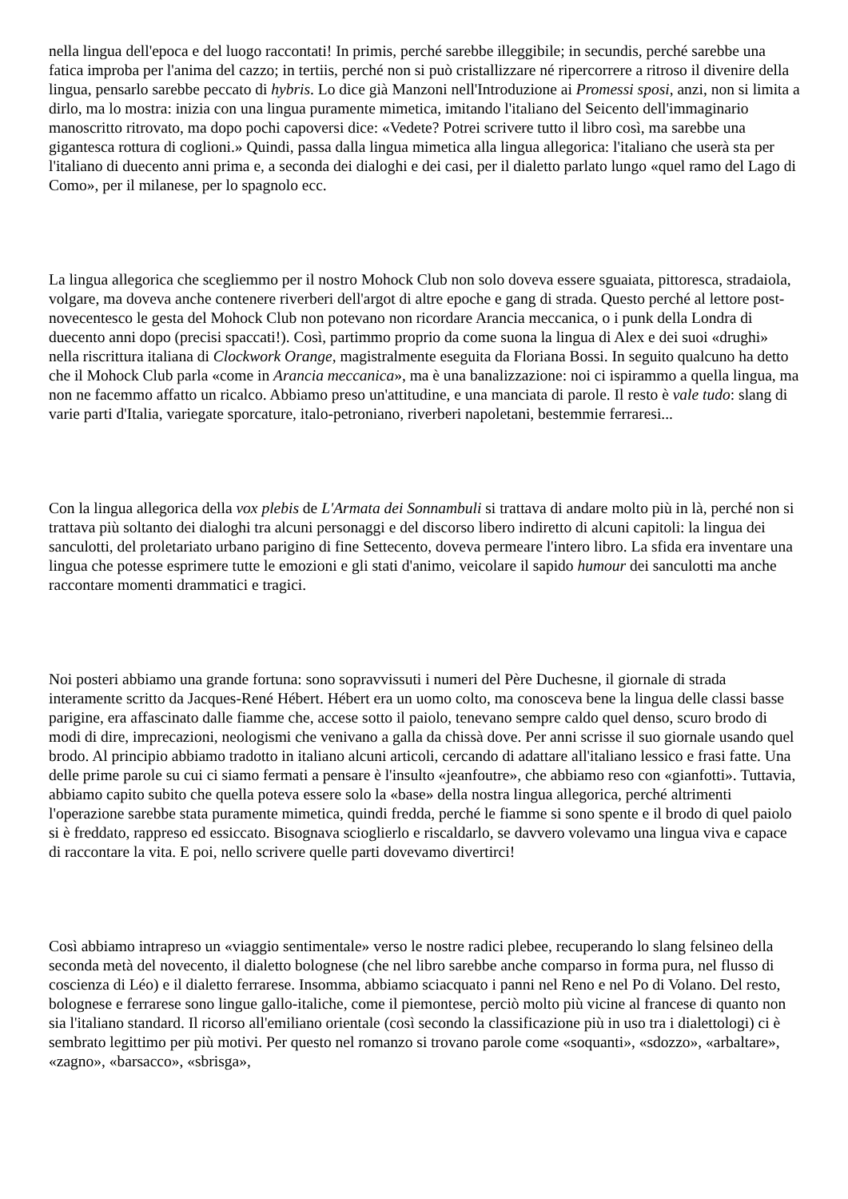nella lingua dell'epoca e del luogo raccontati! In primis, perché sarebbe illeggibile; in secundis, perché sarebbe una fatica improba per l'anima del cazzo; in tertiis, perché non si può cristallizzare né ripercorrere a ritroso il divenire della lingua, pensarlo sarebbe peccato di hybris. Lo dice già Manzoni nell'Introduzione ai Promessi sposi, anzi, non si limita a dirlo, ma lo mostra: inizia con una lingua puramente mimetica, imitando l'italiano del Seicento dell'immaginario manoscritto ritrovato, ma dopo pochi capoversi dice: «Vedete? Potrei scrivere tutto il libro così, ma sarebbe una gigantesca rottura di coglioni.» Quindi, passa dalla lingua mimetica alla lingua allegorica: l'italiano che userà sta per l'italiano di duecento anni prima e, a seconda dei dialoghi e dei casi, per il dialetto parlato lungo «quel ramo del Lago di Como», per il milanese, per lo spagnolo ecc.
La lingua allegorica che scegliemmo per il nostro Mohock Club non solo doveva essere sguaiata, pittoresca, stradaiola, volgare, ma doveva anche contenere riverberi dell'argot di altre epoche e gang di strada. Questo perché al lettore post-novecentesco le gesta del Mohock Club non potevano non ricordare Arancia meccanica, o i punk della Londra di duecento anni dopo (precisi spaccati!). Così, partimmo proprio da come suona la lingua di Alex e dei suoi «drughi» nella riscrittura italiana di Clockwork Orange, magistralmente eseguita da Floriana Bossi. In seguito qualcuno ha detto che il Mohock Club parla «come in Arancia meccanica», ma è una banalizzazione: noi ci ispirammo a quella lingua, ma non ne facemmo affatto un ricalco. Abbiamo preso un'attitudine, e una manciata di parole. Il resto è vale tudo: slang di varie parti d'Italia, variegate sporcature, italo-petroniano, riverberi napoletani, bestemmie ferraresi...
Con la lingua allegorica della vox plebis de L'Armata dei Sonnambuli si trattava di andare molto più in là, perché non si trattava più soltanto dei dialoghi tra alcuni personaggi e del discorso libero indiretto di alcuni capitoli: la lingua dei sanculotti, del proletariato urbano parigino di fine Settecento, doveva permeare l'intero libro. La sfida era inventare una lingua che potesse esprimere tutte le emozioni e gli stati d'animo, veicolare il sapido humour dei sanculotti ma anche raccontare momenti drammatici e tragici.
Noi posteri abbiamo una grande fortuna: sono sopravvissuti i numeri del Père Duchesne, il giornale di strada interamente scritto da Jacques-René Hébert. Hébert era un uomo colto, ma conosceva bene la lingua delle classi basse parigine, era affascinato dalle fiamme che, accese sotto il paiolo, tenevano sempre caldo quel denso, scuro brodo di modi di dire, imprecazioni, neologismi che venivano a galla da chissà dove. Per anni scrisse il suo giornale usando quel brodo. Al principio abbiamo tradotto in italiano alcuni articoli, cercando di adattare all'italiano lessico e frasi fatte. Una delle prime parole su cui ci siamo fermati a pensare è l'insulto «jeanfoutre», che abbiamo reso con «gianfotti». Tuttavia, abbiamo capito subito che quella poteva essere solo la «base» della nostra lingua allegorica, perché altrimenti l'operazione sarebbe stata puramente mimetica, quindi fredda, perché le fiamme si sono spente e il brodo di quel paiolo si è freddato, rappreso ed essiccato. Bisognava scioglierlo e riscaldarlo, se davvero volevamo una lingua viva e capace di raccontare la vita. E poi, nello scrivere quelle parti dovevamo divertirci!
Così abbiamo intrapreso un «viaggio sentimentale» verso le nostre radici plebee, recuperando lo slang felsineo della seconda metà del novecento, il dialetto bolognese (che nel libro sarebbe anche comparso in forma pura, nel flusso di coscienza di Léo) e il dialetto ferrarese. Insomma, abbiamo sciacquato i panni nel Reno e nel Po di Volano. Del resto, bolognese e ferrarese sono lingue gallo-italiche, come il piemontese, perciò molto più vicine al francese di quanto non sia l'italiano standard. Il ricorso all'emiliano orientale (così secondo la classificazione più in uso tra i dialettologi) ci è sembrato legittimo per più motivi. Per questo nel romanzo si trovano parole come «soquanti», «sdozzo», «arbaltare», «zagno», «barsacco», «sbrisga»,